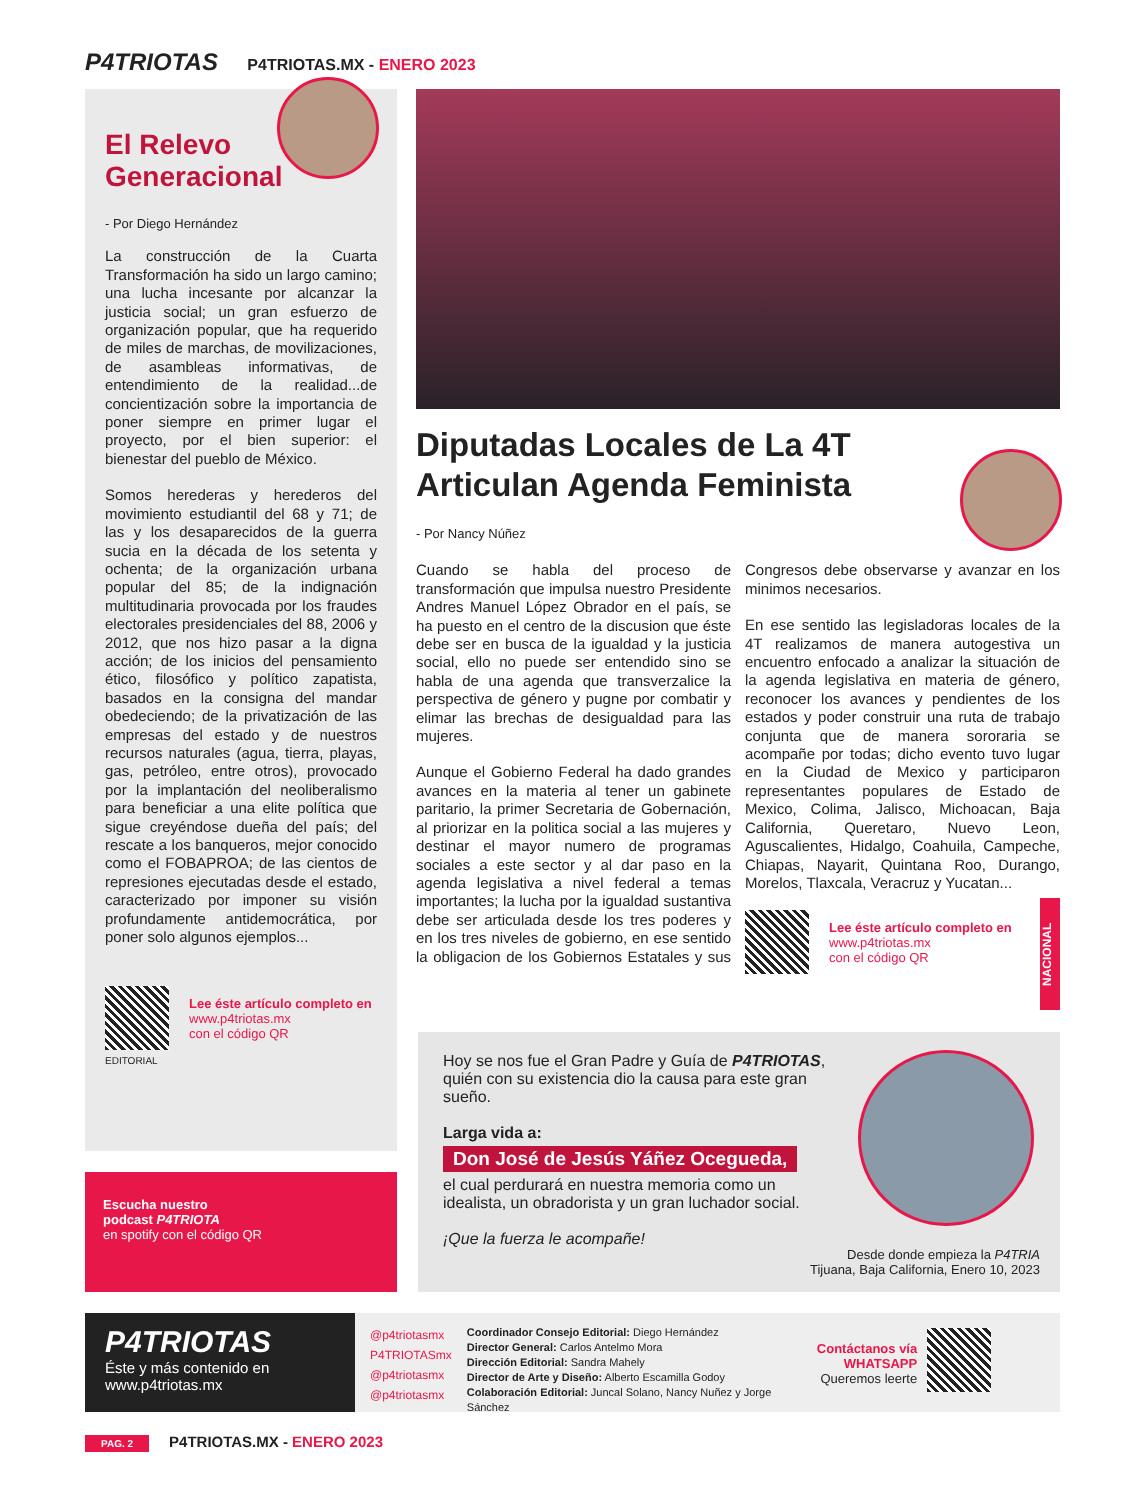P4TRIOTAS P4TRIOTAS.MX - ENERO 2023
El Relevo
Generacional
- Por Diego Hernández
La construcción de la Cuarta Transformación ha sido un largo camino; una lucha incesante por alcanzar la justicia social; un gran esfuerzo de organización popular, que ha requerido de miles de marchas, de movilizaciones, de asambleas informativas, de entendimiento de la realidad...de concientización sobre la importancia de poner siempre en primer lugar el proyecto, por el bien superior: el bienestar del pueblo de México.
Somos herederas y herederos del movimiento estudiantil del 68 y 71; de las y los desaparecidos de la guerra sucia en la década de los setenta y ochenta; de la organización urbana popular del 85; de la indignación multitudinaria provocada por los fraudes electorales presidenciales del 88, 2006 y 2012, que nos hizo pasar a la digna acción; de los inicios del pensamiento ético, filosófico y político zapatista, basados en la consigna del mandar obedeciendo; de la privatización de las empresas del estado y de nuestros recursos naturales (agua, tierra, playas, gas, petróleo, entre otros), provocado por la implantación del neoliberalismo para beneficiar a una elite política que sigue creyéndose dueña del país; del rescate a los banqueros, mejor conocido como el FOBAPROA; de las cientos de represiones ejecutadas desde el estado, caracterizado por imponer su visión profundamente antidemocrática, por poner solo algunos ejemplos...
Lee éste artículo completo en
www.p4triotas.mx
con el código QR EDITORIAL
Diputadas Locales de La 4T
Articulan Agenda Feminista
- Por Nancy Núñez
Cuando se habla del proceso de transformación que impulsa nuestro Presidente Andres Manuel López Obrador en el país, se ha puesto en el centro de la discusion que éste debe ser en busca de la igualdad y la justicia social, ello no puede ser entendido sino se habla de una agenda que transverzalice la perspectiva de género y pugne por combatir y elimar las brechas de desigualdad para las mujeres.
Aunque el Gobierno Federal ha dado grandes avances en la materia al tener un gabinete paritario, la primer Secretaria de Gobernación, al priorizar en la politica social a las mujeres y destinar el mayor numero de programas sociales a este sector y al dar paso en la agenda legislativa a nivel federal a temas importantes; la lucha por la igualdad sustantiva debe ser articulada desde los tres poderes y en los tres niveles de gobierno, en ese sentido la obligacion de los Gobiernos Estatales y sus Congresos debe observarse y avanzar en los minimos necesarios.
En ese sentido las legisladoras locales de la 4T realizamos de manera autogestiva un encuentro enfocado a analizar la situación de la agenda legislativa en materia de género, reconocer los avances y pendientes de los estados y poder construir una ruta de trabajo conjunta que de manera sororaria se acompañe por todas; dicho evento tuvo lugar en la Ciudad de Mexico y participaron representantes populares de Estado de Mexico, Colima, Jalisco, Michoacan, Baja California, Queretaro, Nuevo Leon, Aguscalientes, Hidalgo, Coahuila, Campeche, Chiapas, Nayarit, Quintana Roo, Durango, Morelos, Tlaxcala, Veracruz y Yucatan...
Lee éste artículo completo en
www.p4triotas.mx
con el código QR
NACIONAL
Escucha nuestro
podcast P4TRIOTA
en spotify con el código QR
Hoy se nos fue el Gran Padre y Guía de P4TRIOTAS, quién con su existencia dio la causa para este gran sueño.
Larga vida a:
Don José de Jesús Yáñez Ocegueda,
el cual perdurará en nuestra memoria como un idealista, un obradorista y un gran luchador social.
¡Que la fuerza le acompañe!
Desde donde empieza la P4TRIA
Tijuana, Baja California, Enero 10, 2023
P4TRIOTAS
Éste y más contenido en
www.p4triotas.mx
@p4triotasmx
P4TRIOTASmx
@p4triotasmx
@p4triotasmx
Coordinador Consejo Editorial: Diego Hernández
Director General: Carlos Antelmo Mora
Dirección Editorial: Sandra Mahely
Director de Arte y Diseño: Alberto Escamilla Godoy
Colaboración Editorial: Juncal Solano, Nancy Nuñez y Jorge Sánchez
Contáctanos vía
WHATSAPP
Queremos leerte
PAG. 2 P4TRIOTAS.MX - ENERO 2023